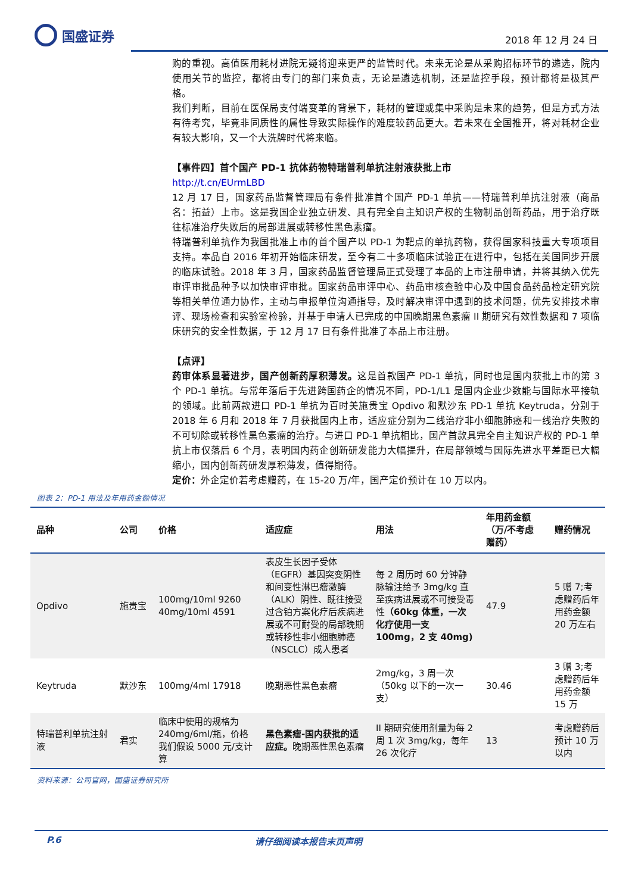国盛证券
2018 年 12 月 24 日
购的重视。高值医用耗材进院无疑将迎来更严的监管时代。未来无论是从采购招标环节的遴选，院内使用关节的监控，都将由专门的部门来负责，无论是遴选机制，还是监控手段，预计都将是极其严格。
我们判断，目前在医保局支付端变革的背景下，耗材的管理或集中采购是未来的趋势，但是方式方法有待考究，毕竟非同质性的属性导致实际操作的难度较药品更大。若未来在全国推开，将对耗材企业有较大影响，又一个大洗牌时代将来临。
【事件四】首个国产 PD-1 抗体药物特瑞普利单抗注射液获批上市
http://t.cn/EUrmLBD
12 月 17 日，国家药品监督管理局有条件批准首个国产 PD-1 单抗——特瑞普利单抗注射液（商品名：拓益）上市。这是我国企业独立研发、具有完全自主知识产权的生物制品创新药品，用于治疗既往标准治疗失败后的局部进展或转移性黑色素瘤。
特瑞普利单抗作为我国批准上市的首个国产以 PD-1 为靶点的单抗药物，获得国家科技重大专项项目支持。本品自 2016 年初开始临床研发，至今有二十多项临床试验正在进行中，包括在美国同步开展的临床试验。2018 年 3 月，国家药品监督管理局正式受理了本品的上市注册申请，并将其纳入优先审评审批品种予以加快审评审批。国家药品审评中心、药品审核查验中心及中国食品药品检定研究院等相关单位通力协作，主动与申报单位沟通指导，及时解决审评中遇到的技术问题，优先安排技术审评、现场检查和实验室检验，并基于申请人已完成的中国晚期黑色素瘤 II 期研究有效性数据和 7 项临床研究的安全性数据，于 12 月 17 日有条件批准了本品上市注册。
【点评】
药审体系显著进步，国产创新药厚积薄发。这是首款国产 PD-1 单抗，同时也是国内获批上市的第 3 个 PD-1 单抗。与常年落后于先进跨国药企的情况不同，PD-1/L1 是国内企业少数能与国际水平接轨的领域。此前两款进口 PD-1 单抗为百时美施贵宝 Opdivo 和默沙东 PD-1 单抗 Keytruda，分别于 2018 年 6 月和 2018 年 7 月获批国内上市，适应症分别为二线治疗非小细胞肺癌和一线治疗失败的不可切除或转移性黑色素瘤的治疗。与进口 PD-1 单抗相比，国产首款具完全自主知识产权的 PD-1 单抗上市仅落后 6 个月，表明国内药企创新研发能力大幅提升，在局部领域与国际先进水平差距已大幅缩小，国内创新药研发厚积薄发，值得期待。
定价：外企定价若考虑赠药，在 15-20 万/年，国产定价预计在 10 万以内。
图表 2：PD-1 用法及年用药金额情况
| 品种 | 公司 | 价格 | 适应症 | 用法 | 年用药金额（万/不考虑赠药） | 赠药情况 |
| --- | --- | --- | --- | --- | --- | --- |
| Opdivo | 施贵宝 | 100mg/10ml 9260 40mg/10ml 4591 | 表皮生长因子受体（EGFR）基因突变阴性和间变性淋巴瘤激酶（ALK）阴性、既往接受过含铂方案化疗后疾病进展或不可耐受的局部晚期或转移性非小细胞肺癌（NSCLC）成人患者 | 每 2 周历时 60 分钟静脉输注给予 3mg/kg 直至疾病进展或不可接受毒性 （60kg 体重，一次化疗使用一支 100mg，2 支 40mg) | 47.9 | 5 赠 7;考虑赠药后年用药金额 20 万左右 |
| Keytruda | 默沙东 | 100mg/4ml 17918 | 晚期恶性黑色素瘤 | 2mg/kg，3 周一次（50kg 以下的一次一支） | 30.46 | 3 赠 3;考虑赠药后年用药金额 15 万 |
| 特瑞普利单抗注射液 | 君实 | 临床中使用的规格为 240mg/6ml/瓶，价格我们假设 5000 元/支计算 | 黑色素瘤-国内获批的适应症。 晚期恶性黑色素瘤 | II 期研究使用剂量为每 2 周 1 次 3mg/kg，每年 26 次化疗 | 13 | 考虑赠药后预计 10 万以内 |
资料来源：公司官网，国盛证券研究所
P.6 请仔细阅读本报告末页声明